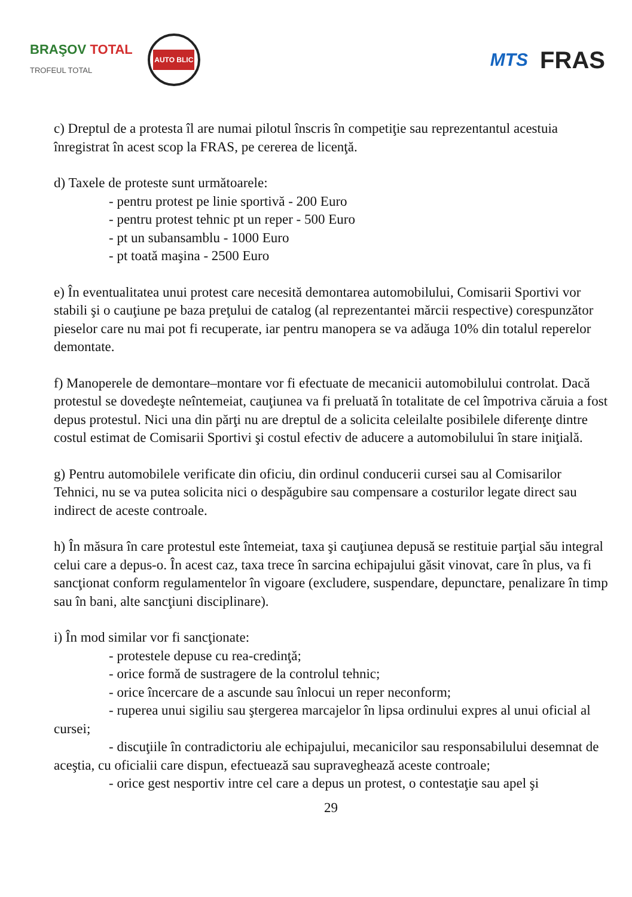BRAŞOV TOTAL
TROFEUL TOTAL
AUTO BLIC
MTS FRAS
c) Dreptul de a protesta îl are numai pilotul înscris în competiţie sau reprezentantul acestuia înregistrat în acest scop la FRAS, pe cererea de licenţă.
d) Taxele de proteste sunt următoarele:
- pentru protest pe linie sportivă - 200 Euro
- pentru protest tehnic pt un reper - 500 Euro
- pt un subansamblu - 1000 Euro
- pt toată maşina - 2500 Euro
e) În eventualitatea unui protest care necesită demontarea automobilului, Comisarii Sportivi vor stabili şi o cauţiune pe baza preţului de catalog (al reprezentantei mărcii respective) corespunzător pieselor care nu mai pot fi recuperate, iar pentru manopera se va adăuga 10% din totalul reperelor demontate.
f) Manoperele de demontare–montare vor fi efectuate de mecanicii automobilului controlat. Dacă protestul se dovedeşte neîntemeiat, cauţiunea va fi preluată în totalitate de cel împotriva căruia a fost depus protestul. Nici una din părţi nu are dreptul de a solicita celeilalte posibilele diferenţe dintre costul estimat de Comisarii Sportivi şi costul efectiv de aducere a automobilului în stare iniţială.
g) Pentru automobilele verificate din oficiu, din ordinul conducerii cursei sau al Comisarilor Tehnici, nu se va putea solicita nici o despăgubire sau compensare a costurilor legate direct sau indirect de aceste controale.
h) În măsura în care protestul este întemeiat, taxa şi cauţiunea depusă se restituie parţial său integral celui care a depus-o. În acest caz, taxa trece în sarcina echipajului găsit vinovat, care în plus, va fi sancţionat conform regulamentelor în vigoare (excludere, suspendare, depunctare, penalizare în timp sau în bani, alte sancţiuni disciplinare).
i) În mod similar vor fi sancţionate:
- protestele depuse cu rea-credinţă;
- orice formă de sustragere de la controlul tehnic;
- orice încercare de a ascunde sau înlocui un reper neconform;
- ruperea unui sigiliu sau ştergerea marcajelor în lipsa ordinului expres al unui oficial al cursei;
- discuţiile în contradictoriu ale echipajului, mecanicilor sau responsabilului desemnat de aceştia, cu oficialii care dispun, efectuează sau supraveghează aceste controale;
- orice gest nesportiv intre cel care a depus un protest, o contestaţie sau apel şi
29